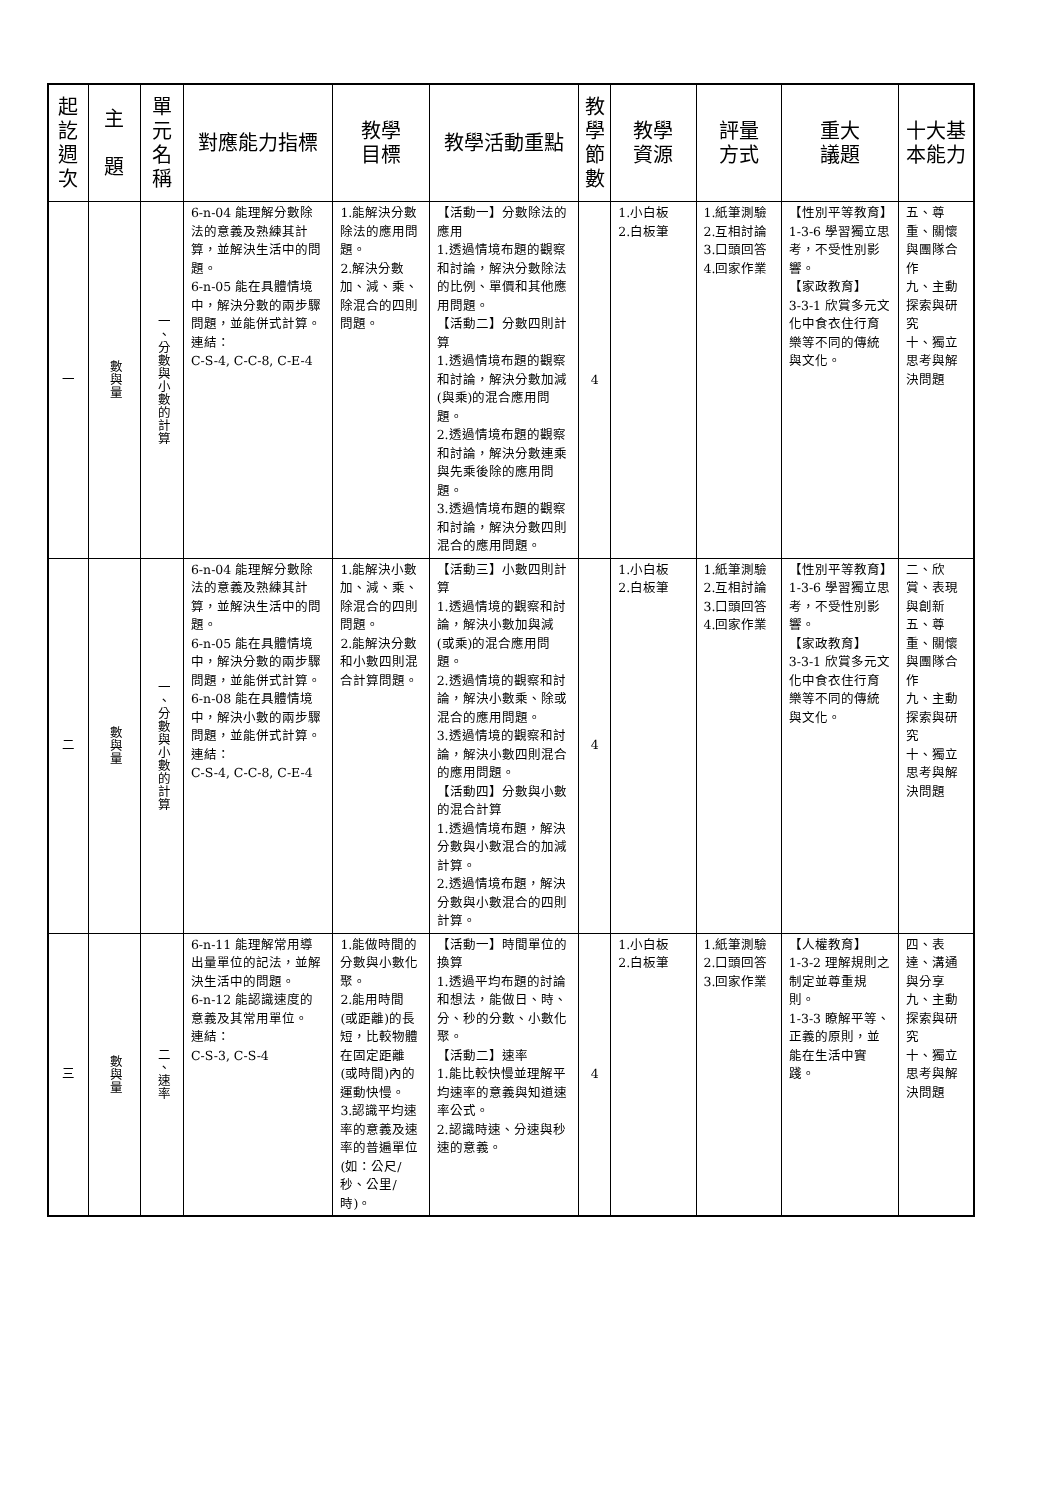| 起訖週次 | 主 題 | 單元名稱 | 對應能力指標 | 教學 目標 | 教學活動重點 | 教學節數 | 教學 資源 | 評量 方式 | 重大 議題 | 十大基 本能力 |
| --- | --- | --- | --- | --- | --- | --- | --- | --- | --- | --- |
| 一 | 數與量 | 一、分數與小數的計算 | 6-n-04 能理解分數除法的意義及熟練其計算，並解決生活中的問題。 6-n-05 能在具體情境中，解決分數的兩步驟問題，並能併式計算。 連結： C-S-4, C-C-8, C-E-4 | 1.能解決分數除法的應用問題。 2.解決分數加、減、乘、除混合的四則問題。 | 【活動一】分數除法的應用 1.透過情境布題的觀察和討論，解決分數除法的比例、單價和其他應用問題。 【活動二】分數四則計算 1.透過情境布題的觀察和討論，解決分數加減(與乘)的混合應用問題。 2.透過情境布題的觀察和討論，解決分數連乘與先乘後除的應用問題。 3.透過情境布題的觀察和討論，解決分數四則混合的應用問題。 | 4 | 1.小白板 2.白板筆 | 1.紙筆測驗 2.互相討論 3.口頭回答 4.回家作業 | 【性別平等教育】1-3-6 學習獨立思考，不受性別影響。 【家政教育】 3-3-1 欣賞多元文化中食衣住行育樂等不同的傳統與文化。 | 五、尊重、關懷與團隊合作 九、主動探索與研究 十、獨立思考與解決問題 |
| 二 | 數與量 | 一、分數與小數的計算 | 6-n-04 能理解分數除法的意義及熟練其計算，並解決生活中的問題。 6-n-05 能在具體情境中，解決分數的兩步驟問題，並能併式計算。 6-n-08 能在具體情境中，解決小數的兩步驟問題，並能併式計算。 連結： C-S-4, C-C-8, C-E-4 | 1.能解決小數加、減、乘、除混合的四則問題。 2.能解決分數和小數四則混合計算問題。 | 【活動三】小數四則計算 1.透過情境的觀察和討論，解決小數加與減(或乘)的混合應用問題。 2.透過情境的觀察和討論，解決小數乘、除或混合的應用問題。 3.透過情境的觀察和討論，解決小數四則混合的應用問題。 【活動四】分數與小數的混合計算 1.透過情境布題，解決分數與小數混合的加減計算。 2.透過情境布題，解決分數與小數混合的四則計算。 | 4 | 1.小白板 2.白板筆 | 1.紙筆測驗 2.互相討論 3.口頭回答 4.回家作業 | 【性別平等教育】1-3-6 學習獨立思考，不受性別影響。 【家政教育】 3-3-1 欣賞多元文化中食衣住行育樂等不同的傳統與文化。 | 二、欣賞、表現與創新 五、尊重、關懷與團隊合作 九、主動探索與研究 十、獨立思考與解決問題 |
| 三 | 數與量 | 二、速率 | 6-n-11 能理解常用導出量單位的記法，並解決生活中的問題。 6-n-12 能認識速度的意義及其常用單位。 連結： C-S-3, C-S-4 | 1.能做時間的分數與小數化聚。 2.能用時間(或距離)的長短，比較物體在固定距離(或時間)內的運動快慢。 3.認識平均速率的意義及速率的普遍單位(如：公尺/秒、公里/時)。 | 【活動一】時間單位的換算 1.透過平均布題的討論和想法，能做日、時、分、秒的分數、小數化聚。 【活動二】速率 1.能比較快慢並理解平均速率的意義與知道速率公式。 2.認識時速、分速與秒速的意義。 | 4 | 1.小白板 2.白板筆 | 1.紙筆測驗 2.口頭回答 3.回家作業 | 【人權教育】 1-3-2 理解規則之制定並尊重規則。 1-3-3 瞭解平等、正義的原則，並能在生活中實踐。 | 四、表達、溝通與分享 九、主動探索與研究 十、獨立思考與解決問題 |